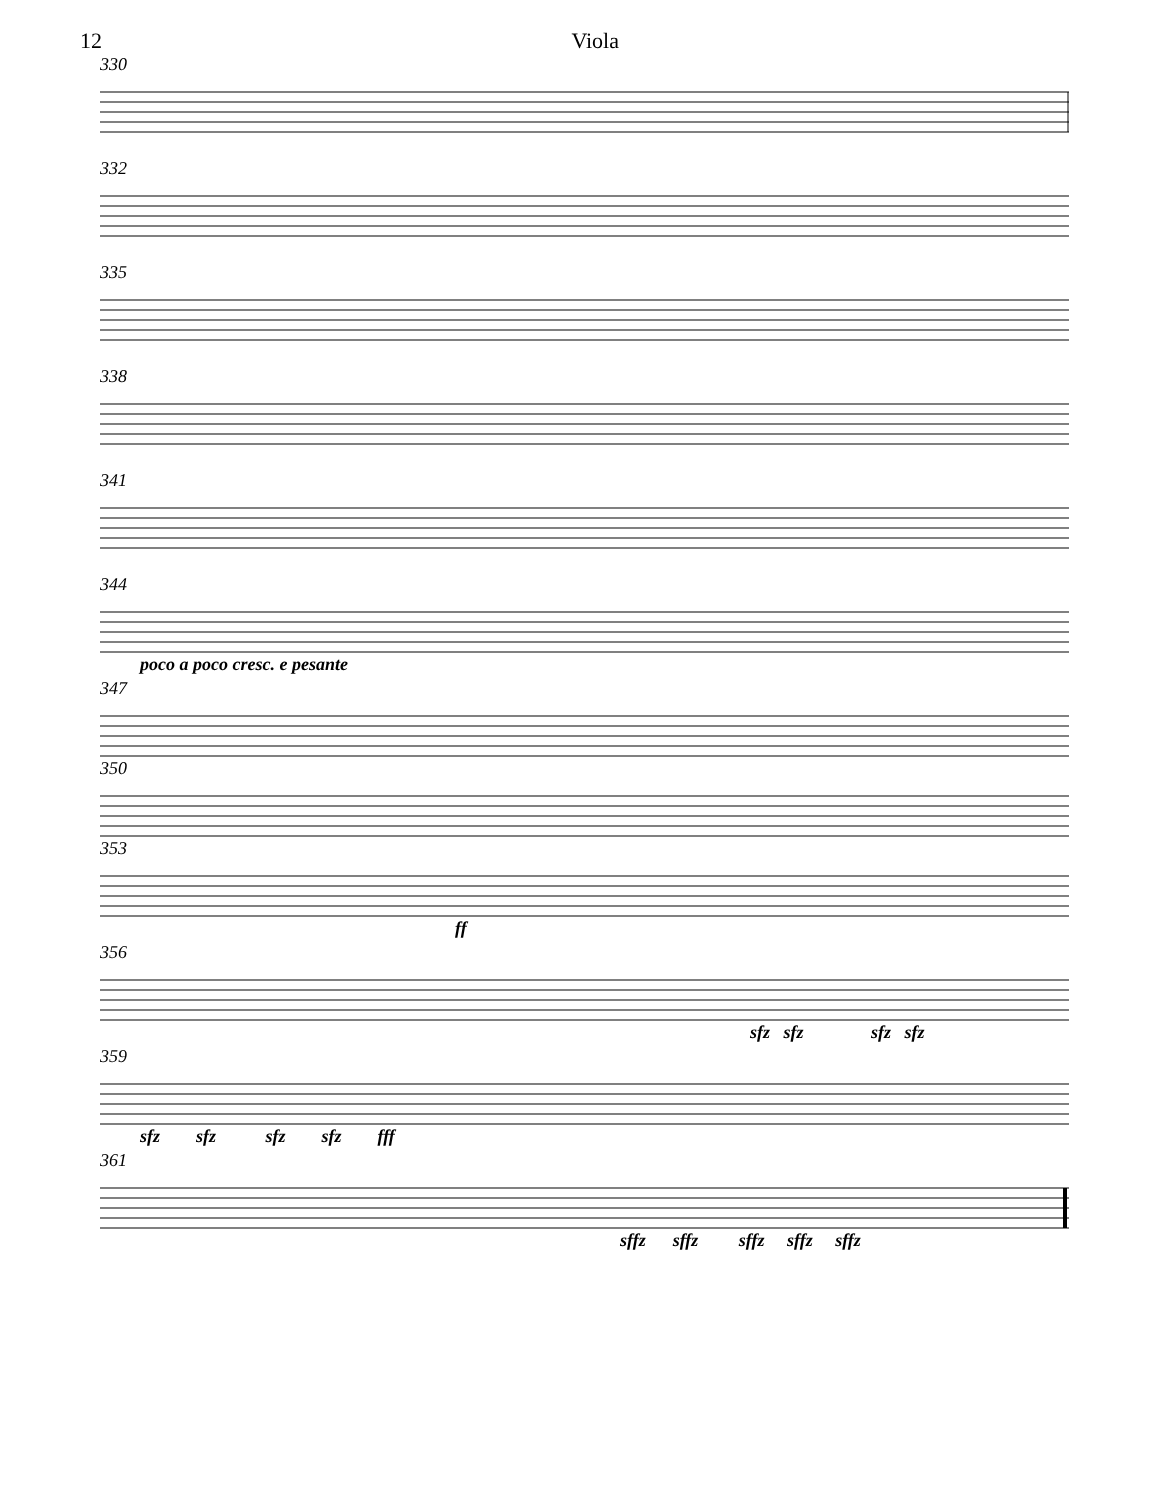12 Viola
330
332
335
338
341
344
poco a poco cresc. e pesante
347
350
353
ff
356
sfz sfz sfz sfz
359
sfz sfz sfz sfz fff
361
sffz sffz sffz sffz sffz